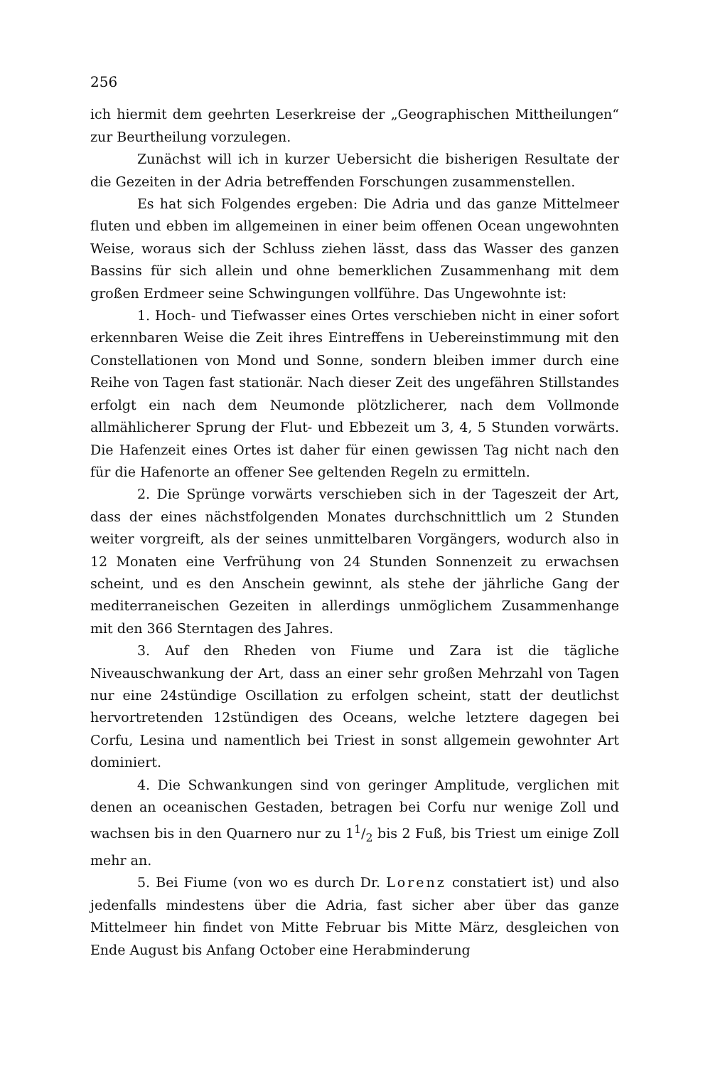256
ich hiermit dem geehrten Leserkreise der „Geographischen Mittheilungen“ zur Beurtheilung vorzulegen.
Zunächst will ich in kurzer Uebersicht die bisherigen Resultate der die Gezeiten in der Adria betreffenden Forschungen zusammenstellen.
Es hat sich Folgendes ergeben: Die Adria und das ganze Mittelmeer fluten und ebben im allgemeinen in einer beim offenen Ocean ungewohnten Weise, woraus sich der Schluss ziehen lässt, dass das Wasser des ganzen Bassins für sich allein und ohne bemerklichen Zusammenhang mit dem großen Erdmeer seine Schwingungen vollführe. Das Ungewohnte ist:
1. Hoch- und Tiefwasser eines Ortes verschieben nicht in einer sofort erkennbaren Weise die Zeit ihres Eintreffens in Uebereinstimmung mit den Constellationen von Mond und Sonne, sondern bleiben immer durch eine Reihe von Tagen fast stationär. Nach dieser Zeit des ungefähren Stillstandes erfolgt ein nach dem Neumonde plötzlicherer, nach dem Vollmonde allmählicherer Sprung der Flut- und Ebbezeit um 3, 4, 5 Stunden vorwärts. Die Hafenzeit eines Ortes ist daher für einen gewissen Tag nicht nach den für die Hafenorte an offener See geltenden Regeln zu ermitteln.
2. Die Sprünge vorwärts verschieben sich in der Tageszeit der Art, dass der eines nächstfolgenden Monates durchschnittlich um 2 Stunden weiter vorgreift, als der seines unmittelbaren Vorgängers, wodurch also in 12 Monaten eine Verfrühung von 24 Stunden Sonnenzeit zu erwachsen scheint, und es den Anschein gewinnt, als stehe der jährliche Gang der mediterraneischen Gezeiten in allerdings unmöglichem Zusammenhange mit den 366 Sterntagen des Jahres.
3. Auf den Rheden von Fiume und Zara ist die tägliche Niveauschwankung der Art, dass an einer sehr großen Mehrzahl von Tagen nur eine 24stündige Oscillation zu erfolgen scheint, statt der deutlichst hervortretenden 12stündigen des Oceans, welche letztere dagegen bei Corfu, Lesina und namentlich bei Triest in sonst allgemein gewohnter Art dominiert.
4. Die Schwankungen sind von geringer Amplitude, verglichen mit denen an oceanischen Gestaden, betragen bei Corfu nur wenige Zoll und wachsen bis in den Quarnero nur zu 11/2 bis 2 Fuß, bis Triest um einige Zoll mehr an.
5. Bei Fiume (von wo es durch Dr. Lorenz constatiert ist) und also jedenfalls mindestens über die Adria, fast sicher aber über das ganze Mittelmeer hin findet von Mitte Februar bis Mitte März, desgleichen von Ende August bis Anfang October eine Herabminderung